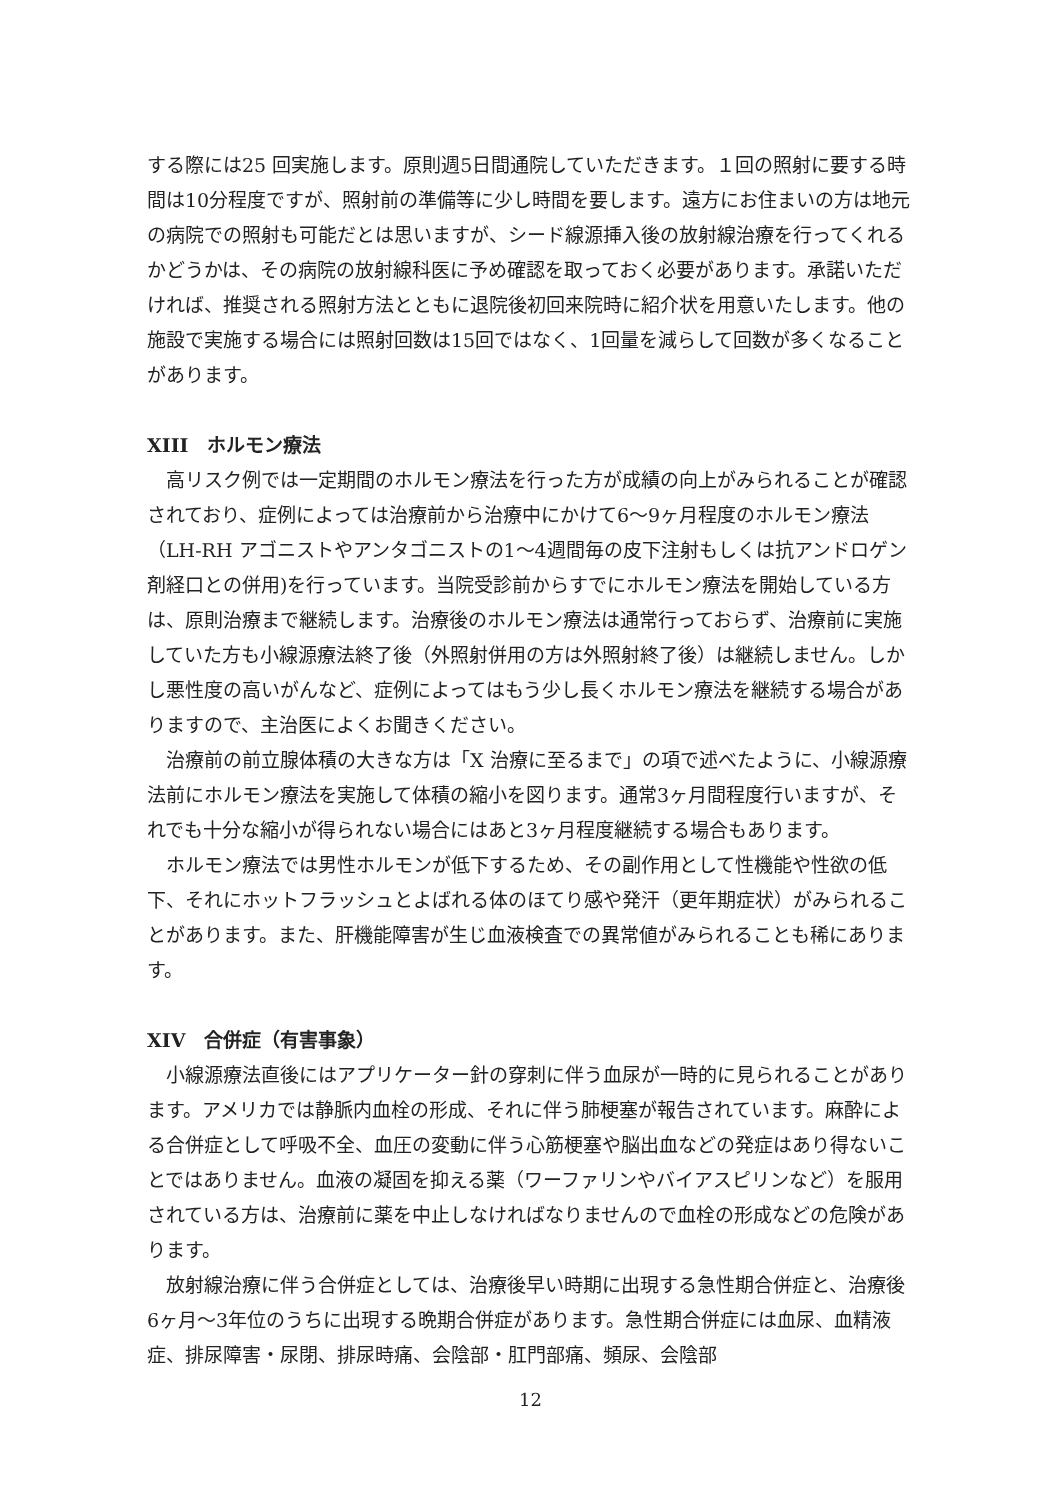する際には25 回実施します。原則週5日間通院していただきます。１回の照射に要する時間は10分程度ですが、照射前の準備等に少し時間を要します。遠方にお住まいの方は地元の病院での照射も可能だとは思いますが、シード線源挿入後の放射線治療を行ってくれるかどうかは、その病院の放射線科医に予め確認を取っておく必要があります。承諾いただければ、推奨される照射方法とともに退院後初回来院時に紹介状を用意いたします。他の施設で実施する場合には照射回数は15回ではなく、1回量を減らして回数が多くなることがあります。
XIII　ホルモン療法
高リスク例では一定期間のホルモン療法を行った方が成績の向上がみられることが確認されており、症例によっては治療前から治療中にかけて6～9ヶ月程度のホルモン療法（LH-RH アゴニストやアンタゴニストの1～4週間毎の皮下注射もしくは抗アンドロゲン剤経口との併用)を行っています。当院受診前からすでにホルモン療法を開始している方は、原則治療まで継続します。治療後のホルモン療法は通常行っておらず、治療前に実施していた方も小線源療法終了後（外照射併用の方は外照射終了後）は継続しません。しかし悪性度の高いがんなど、症例によってはもう少し長くホルモン療法を継続する場合がありますので、主治医によくお聞きください。
治療前の前立腺体積の大きな方は「X 治療に至るまで」の項で述べたように、小線源療法前にホルモン療法を実施して体積の縮小を図ります。通常3ヶ月間程度行いますが、それでも十分な縮小が得られない場合にはあと3ヶ月程度継続する場合もあります。
ホルモン療法では男性ホルモンが低下するため、その副作用として性機能や性欲の低下、それにホットフラッシュとよばれる体のほてり感や発汗（更年期症状）がみられることがあります。また、肝機能障害が生じ血液検査での異常値がみられることも稀にあります。
XIV　合併症（有害事象）
小線源療法直後にはアプリケーター針の穿刺に伴う血尿が一時的に見られることがあります。アメリカでは静脈内血栓の形成、それに伴う肺梗塞が報告されています。麻酔による合併症として呼吸不全、血圧の変動に伴う心筋梗塞や脳出血などの発症はあり得ないことではありません。血液の凝固を抑える薬（ワーファリンやバイアスピリンなど）を服用されている方は、治療前に薬を中止しなければなりませんので血栓の形成などの危険があります。
放射線治療に伴う合併症としては、治療後早い時期に出現する急性期合併症と、治療後6ヶ月～3年位のうちに出現する晩期合併症があります。急性期合併症には血尿、血精液症、排尿障害・尿閉、排尿時痛、会陰部・肛門部痛、頻尿、会陰部
12